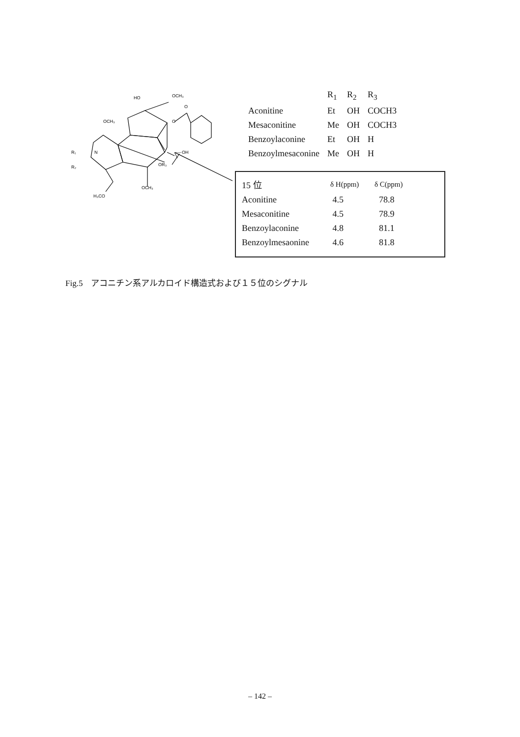HO
OCH₃
OCH₃
R₁
N
R₂
O
O
OH
OR₃
OCH₃
H₃CO
| | R<sub>1</sub> | R<sub>2</sub> | R<sub>3</sub> |
| --- | --- | --- | --- |
| Aconitine | Et | OH | COCH3 |
| Mesaconitine | Me | OH | COCH3 |
| Benzoylaconine | Et | OH | H |
| Benzoylmesaconine | Me | OH | H |
| 15 位 | δ H(ppm) | δ C(ppm) |
| --- | --- | --- |
| Aconitine | 4.5 | 78.8 |
| Mesaconitine | 4.5 | 78.9 |
| Benzoylaconine | 4.8 | 81.1 |
| Benzoylmesaonine | 4.6 | 81.8 |
Fig.5　アコニチン系アルカロイド構造式および１５位のシグナル
– 142 –